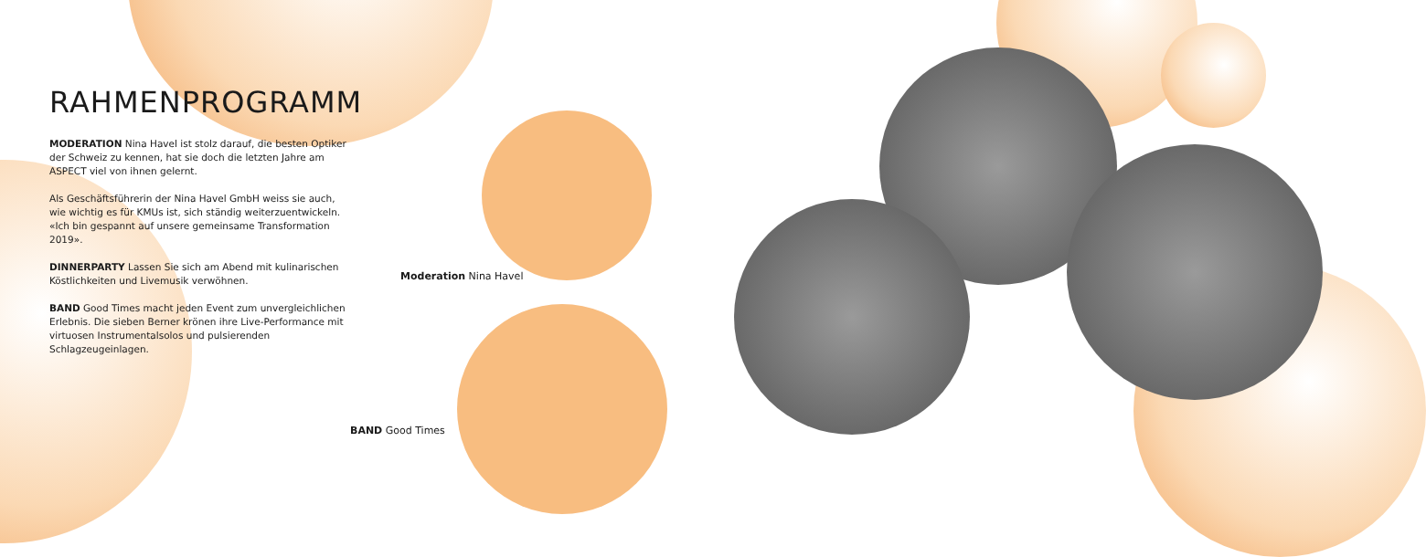RAHMENPROGRAMM
MODERATION Nina Havel ist stolz darauf, die besten Optiker der Schweiz zu kennen, hat sie doch die letzten Jahre am ASPECT viel von ihnen gelernt.
Als Geschäftsführerin der Nina Havel GmbH weiss sie auch, wie wichtig es für KMUs ist, sich ständig weiterzuentwickeln. «Ich bin gespannt auf unsere gemeinsame Transformation 2019».
DINNERPARTY Lassen Sie sich am Abend mit kulinarischen Köstlichkeiten und Livemusik verwöhnen.
BAND Good Times macht jeden Event zum unvergleichlichen Erlebnis. Die sieben Berner krönen ihre Live-Performance mit virtuosen Instrumentalsolos und pulsierenden Schlagzeugeinlagen.
Moderation Nina Havel
BAND Good Times